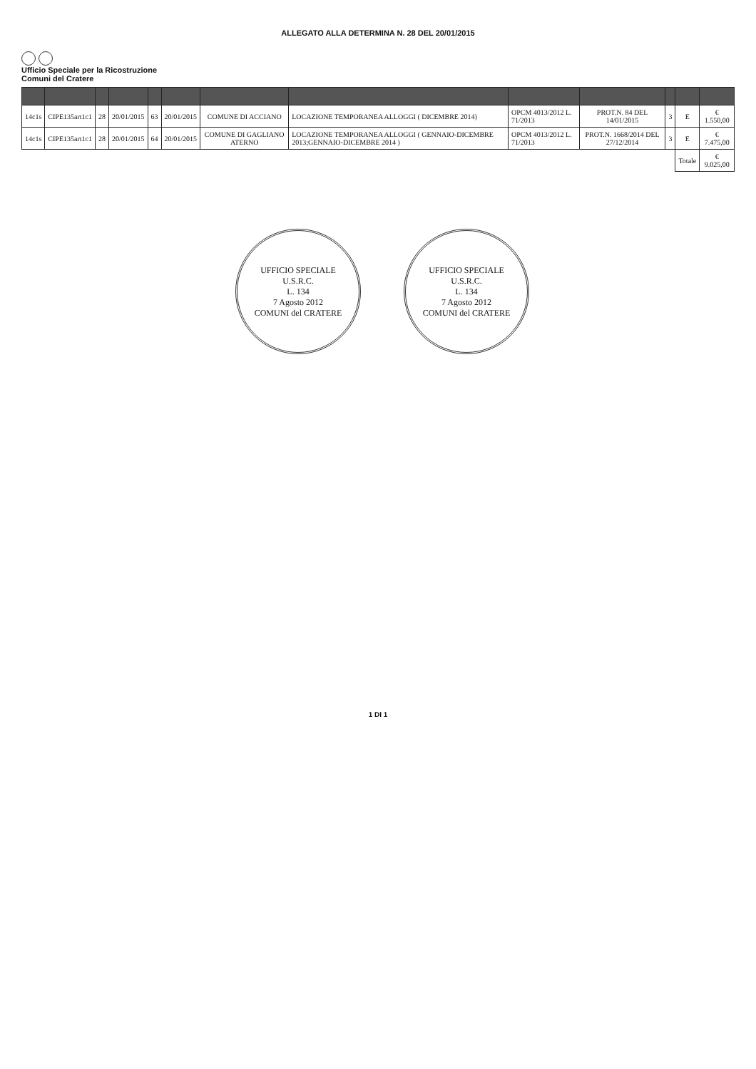ALLEGATO ALLA DETERMINA N. 28 DEL 20/01/2015
Ufficio Speciale per la Ricostruzione
Comuni del Cratere
| 14c1s | CIPE135art1c1 | 28 | 20/01/2015 | 63 | 20/01/2015 | COMUNE DI ACCIANO | LOCAZIONE TEMPORANEA ALLOGGI ( DICEMBRE 2014) | OPCM 4013/2012 L. 71/2013 | PROT.N. 84 DEL 14/01/2015 | 3 | E | € 1.550,00 |
| 14c1s | CIPE135art1c1 | 28 | 20/01/2015 | 64 | 20/01/2015 | COMUNE DI GAGLIANO ATERNO | LOCAZIONE TEMPORANEA ALLOGGI ( GENNAIO-DICEMBRE 2013;GENNAIO-DICEMBRE 2014 ) | OPCM 4013/2012 L. 71/2013 | PROT.N. 1668/2014 DEL 27/12/2014 | 3 | E | € 7.475,00 |
| | | | | | | | | | | | Totale | € 9.025,00 |
UFFICIO SPECIALE
U.S.R.C.
L. 134
7 Agosto 2012
COMUNI del CRATERE
UFFICIO SPECIALE
U.S.R.C.
L. 134
7 Agosto 2012
COMUNI del CRATERE
1 DI 1